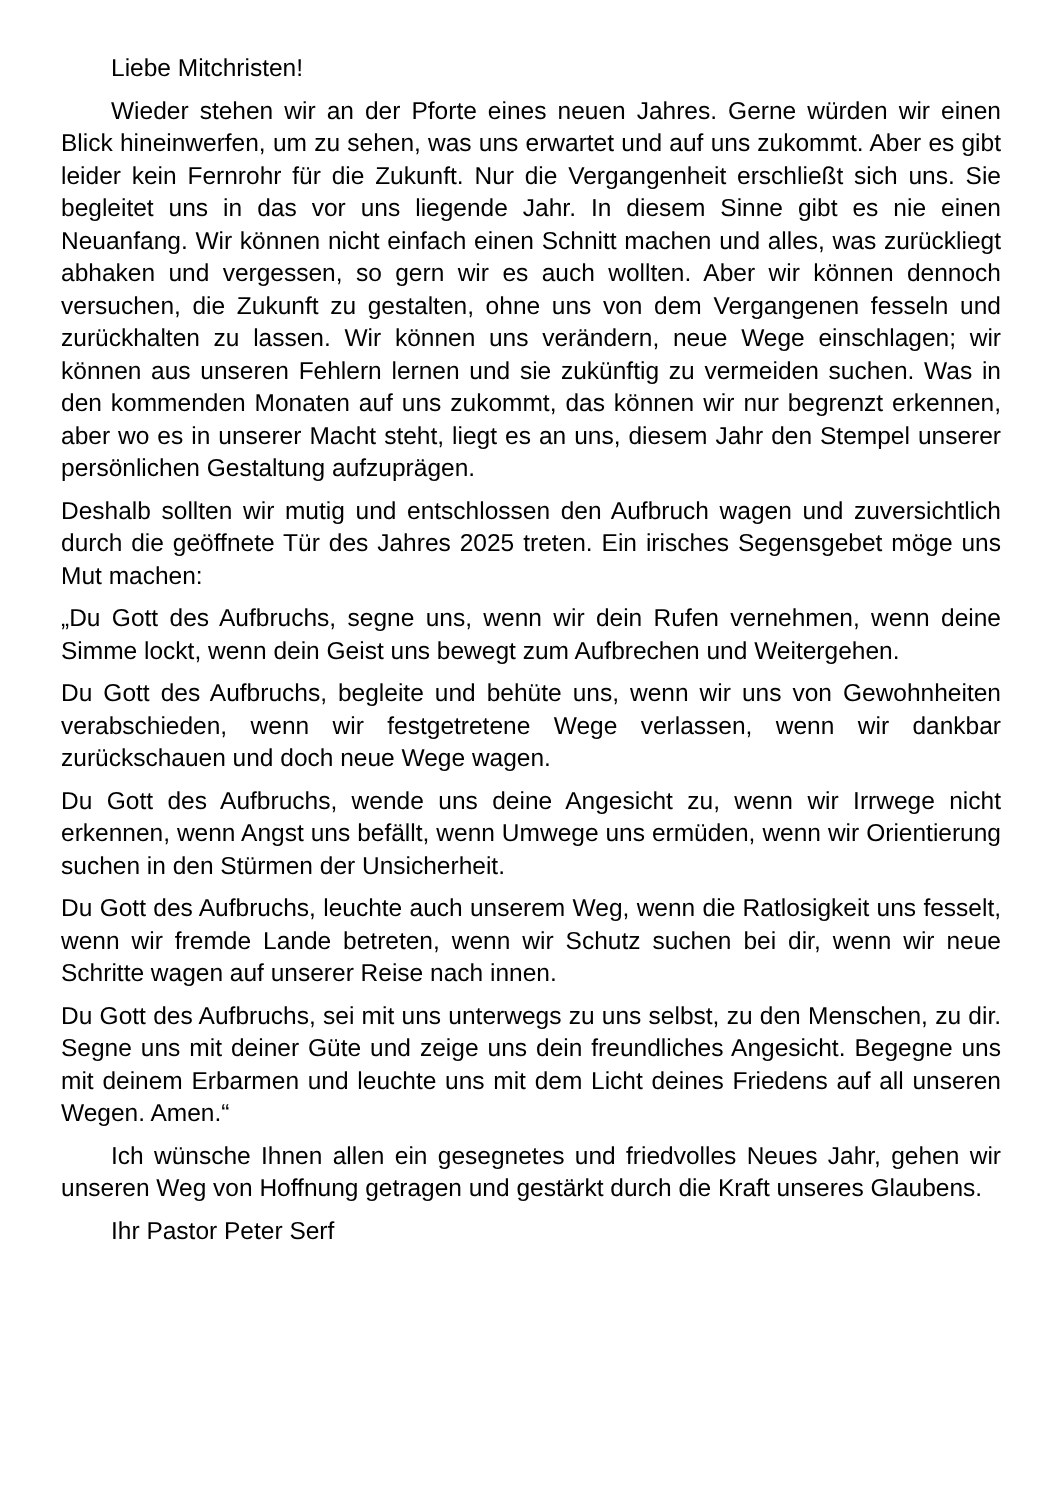Liebe Mitchristen!
Wieder stehen wir an der Pforte eines neuen Jahres. Gerne würden wir einen Blick hineinwerfen, um zu sehen, was uns erwartet und auf uns zukommt. Aber es gibt leider kein Fernrohr für die Zukunft. Nur die Vergangenheit erschließt sich uns. Sie begleitet uns in das vor uns liegende Jahr. In diesem Sinne gibt es nie einen Neuanfang. Wir können nicht einfach einen Schnitt machen und alles, was zurückliegt abhaken und vergessen, so gern wir es auch wollten. Aber wir können dennoch versuchen, die Zukunft zu gestalten, ohne uns von dem Vergangenen fesseln und zurückhalten zu lassen. Wir können uns verändern, neue Wege einschlagen; wir können aus unseren Fehlern lernen und sie zukünftig zu vermeiden suchen. Was in den kommenden Monaten auf uns zukommt, das können wir nur begrenzt erkennen, aber wo es in unserer Macht steht, liegt es an uns, diesem Jahr den Stempel unserer persönlichen Gestaltung aufzuprägen.
Deshalb sollten wir mutig und entschlossen den Aufbruch wagen und zuversichtlich durch die geöffnete Tür des Jahres 2025 treten. Ein irisches Segensgebet möge uns Mut machen:
„Du Gott des Aufbruchs, segne uns, wenn wir dein Rufen vernehmen, wenn deine Simme lockt, wenn dein Geist uns bewegt zum Aufbrechen und Weitergehen.
Du Gott des Aufbruchs, begleite und behüte uns, wenn wir uns von Gewohnheiten verabschieden, wenn wir festgetretene Wege verlassen, wenn wir dankbar zurückschauen und doch neue Wege wagen.
Du Gott des Aufbruchs, wende uns deine Angesicht zu, wenn wir Irrwege nicht erkennen, wenn Angst uns befällt, wenn Umwege uns ermüden, wenn wir Orientierung suchen in den Stürmen der Unsicherheit.
Du Gott des Aufbruchs, leuchte auch unserem Weg, wenn die Ratlosigkeit uns fesselt, wenn wir fremde Lande betreten, wenn wir Schutz suchen bei dir, wenn wir neue Schritte wagen auf unserer Reise nach innen.
Du Gott des Aufbruchs, sei mit uns unterwegs zu uns selbst, zu den Menschen, zu dir. Segne uns mit deiner Güte und zeige uns dein freundliches Angesicht. Begegne uns mit deinem Erbarmen und leuchte uns mit dem Licht deines Friedens auf all unseren Wegen. Amen.“
Ich wünsche Ihnen allen ein gesegnetes und friedvolles Neues Jahr, gehen wir unseren Weg von Hoffnung getragen und gestärkt durch die Kraft unseres Glaubens.
Ihr Pastor Peter Serf